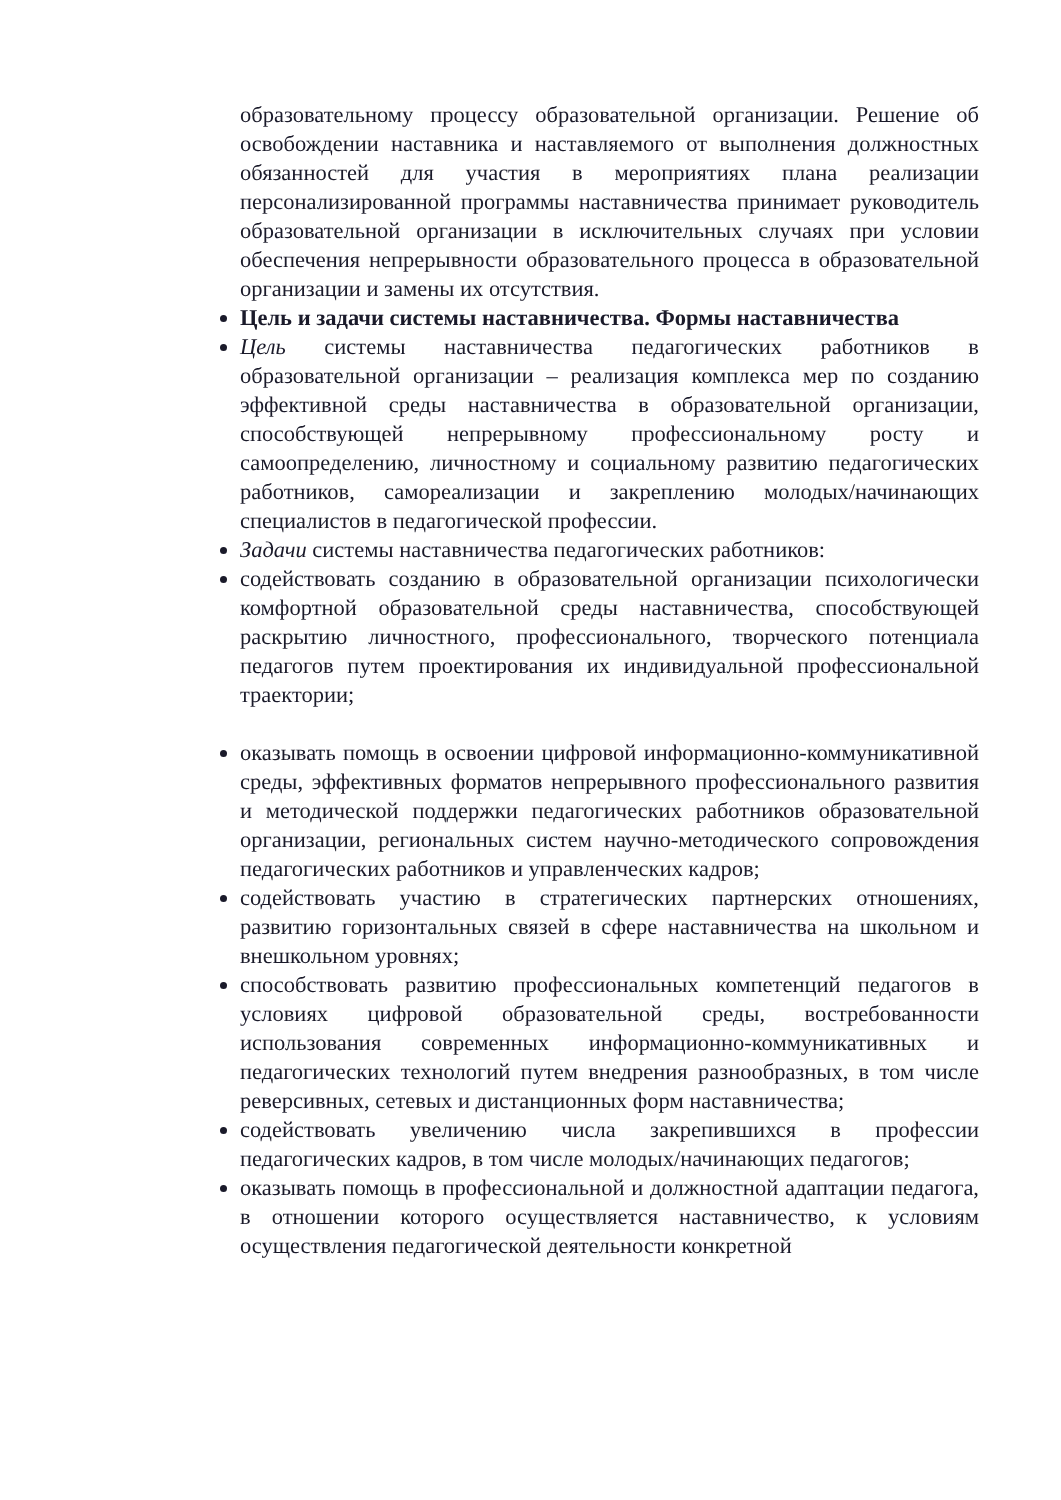образовательному процессу образовательной организации. Решение об освобождении наставника и наставляемого от выполнения должностных обязанностей для участия в мероприятиях плана реализации персонализированной программы наставничества принимает руководитель образовательной организации в исключительных случаях при условии обеспечения непрерывности образовательного процесса в образовательной организации и замены их отсутствия.
Цель и задачи системы наставничества. Формы наставничества
Цель системы наставничества педагогических работников в образовательной организации – реализация комплекса мер по созданию эффективной среды наставничества в образовательной организации, способствующей непрерывному профессиональному росту и самоопределению, личностному и социальному развитию педагогических работников, самореализации и закреплению молодых/начинающих специалистов в педагогической профессии.
Задачи системы наставничества педагогических работников:
содействовать созданию в образовательной организации психологически комфортной образовательной среды наставничества, способствующей раскрытию личностного, профессионального, творческого потенциала педагогов путем проектирования их индивидуальной профессиональной траектории;
оказывать помощь в освоении цифровой информационно-коммуникативной среды, эффективных форматов непрерывного профессионального развития и методической поддержки педагогических работников образовательной организации, региональных систем научно-методического сопровождения педагогических работников и управленческих кадров;
содействовать участию в стратегических партнерских отношениях, развитию горизонтальных связей в сфере наставничества на школьном и внешкольном уровнях;
способствовать развитию профессиональных компетенций педагогов в условиях цифровой образовательной среды, востребованности использования современных информационно-коммуникативных и педагогических технологий путем внедрения разнообразных, в том числе реверсивных, сетевых и дистанционных форм наставничества;
содействовать увеличению числа закрепившихся в профессии педагогических кадров, в том числе молодых/начинающих педагогов;
оказывать помощь в профессиональной и должностной адаптации педагога, в отношении которого осуществляется наставничество, к условиям осуществления педагогической деятельности конкретной